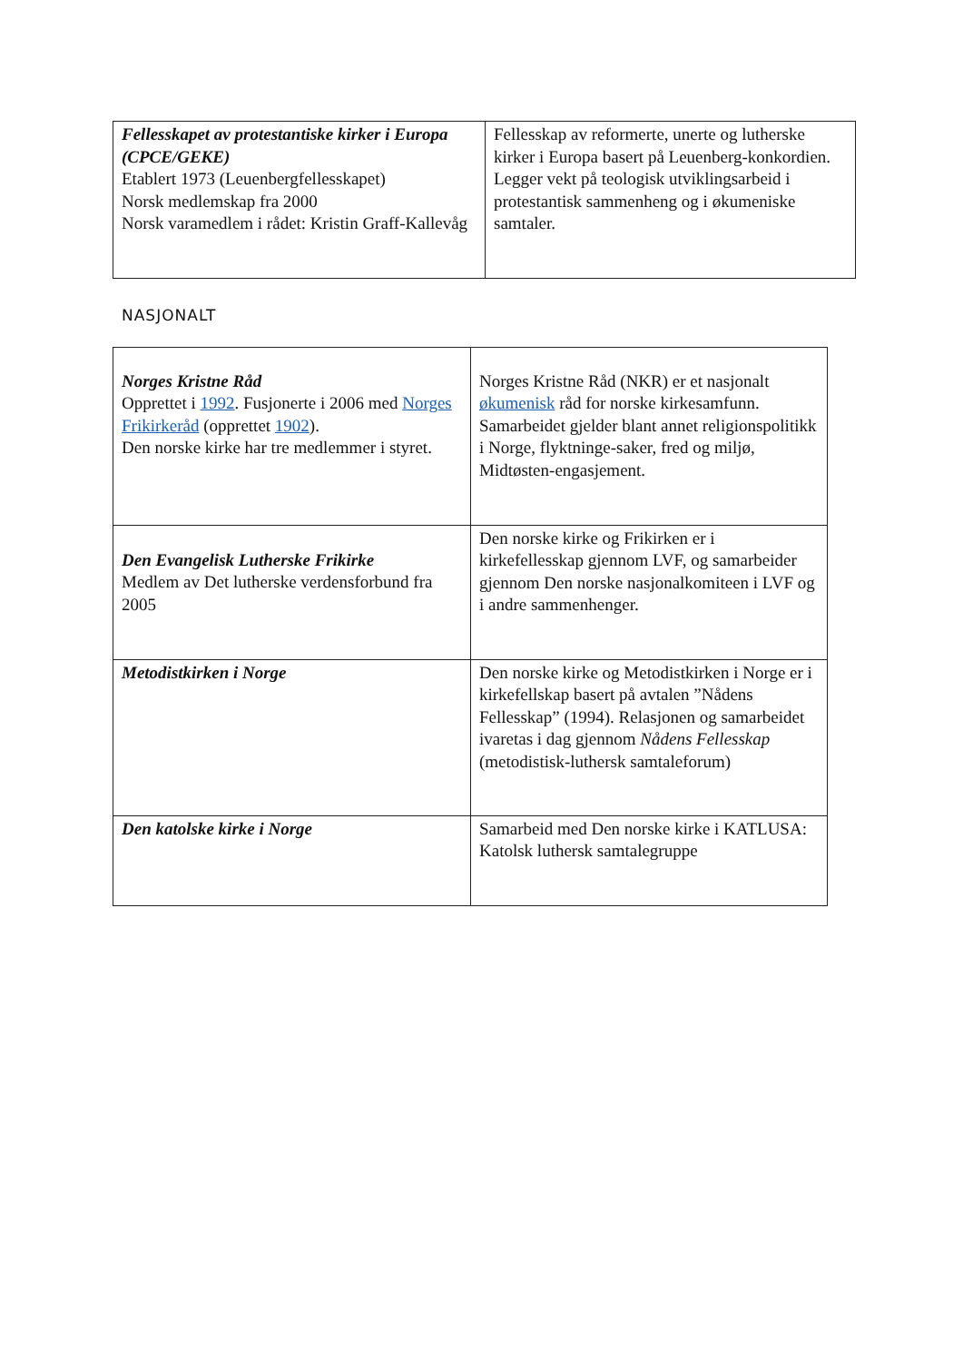| Fellesskapet av protestantiske kirker i Europa (CPCE/GEKE) Etablert 1973 (Leuenbergfellesskapet) Norsk medlemskap fra 2000 Norsk varamedlem i rådet: Kristin Graff-Kallevåg | Fellesskap av reformerte, unerte og lutherske kirker i Europa basert på Leuenberg-konkordien. Legger vekt på teologisk utviklingsarbeid i protestantisk sammenheng og i økumeniske samtaler. |
NASJONALT
| Norges Kristne Råd Opprettet i 1992 . Fusjonerte i 2006 med Norges Frikirkeråd (opprettet 1902 ). Den norske kirke har tre medlemmer i styret. | Norges Kristne Råd (NKR) er et nasjonalt økumenisk råd for norske kirkesamfunn. Samarbeidet gjelder blant annet religionspolitikk i Norge, flyktninge-saker, fred og miljø, Midtøsten-engasjement. |
| Den Evangelisk Lutherske Frikirke Medlem av Det lutherske verdensforbund fra 2005 | Den norske kirke og Frikirken er i kirkefellesskap gjennom LVF, og samarbeider gjennom Den norske nasjonalkomiteen i LVF og i andre sammenhenger. |
| Metodistkirken i Norge | Den norske kirke og Metodistkirken i Norge er i kirkefellskap basert på avtalen ”Nådens Fellesskap” (1994). Relasjonen og samarbeidet ivaretas i dag gjennom Nådens Fellesskap (metodistisk-luthersk samtaleforum) |
| Den katolske kirke i Norge | Samarbeid med Den norske kirke i KATLUSA: Katolsk luthersk samtalegruppe |